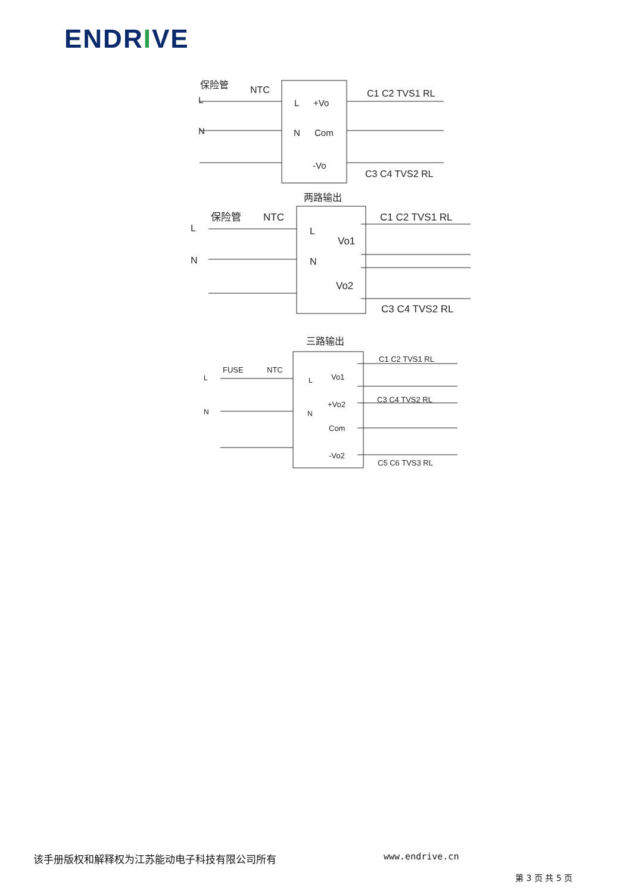ENDRIVE
L
N
保险管
NTC
L
+Vo
N
Com
-Vo
C1 C2 TVS1 RL
C3 C4 TVS2 RL
两路输出
L
N
保险管
NTC
L
N
Vo1
Vo2
C1 C2 TVS1 RL
C3 C4 TVS2 RL
三路输出
L
N
FUSE
NTC
L
N
Vo1
+Vo2
Com
-Vo2
C1 C2 TVS1 RL
C3 C4 TVS2 RL
C5 C6 TVS3 RL
该手册版权和解释权为江苏能动电子科技有限公司所有 www.endrive.cn
第 3 页 共 5 页